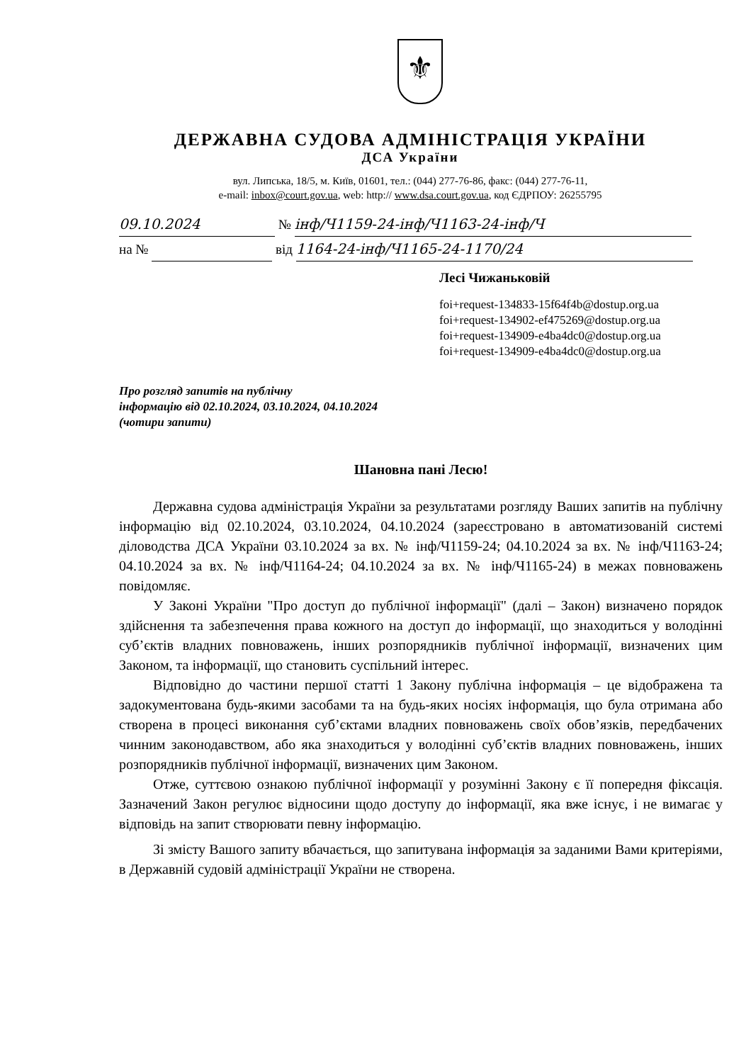⚜
ДЕРЖАВНА СУДОВА АДМІНІСТРАЦІЯ УКРАЇНИ
ДСА України
вул. Липська, 18/5, м. Київ, 01601, тел.: (044) 277-76-86, факс: (044) 277-76-11,
e-mail: inbox@court.gov.ua, web: http:// www.dsa.court.gov.ua, код ЄДРПОУ: 26255795
09.10.2024 № інф/Ч1159-24-інф/Ч1163-24-інф/Ч
на № від 1164-24-інф/Ч1165-24-1170/24
Лесі Чижаньковій
foi+request-134833-15f64f4b@dostup.org.ua
foi+request-134902-ef475269@dostup.org.ua
foi+request-134909-e4ba4dc0@dostup.org.ua
foi+request-134909-e4ba4dc0@dostup.org.ua
Про розгляд запитів на публічну
інформацію від 02.10.2024, 03.10.2024, 04.10.2024
(чотири запити)
Шановна пані Лесю!
Державна судова адміністрація України за результатами розгляду Ваших запитів на публічну інформацію від 02.10.2024, 03.10.2024, 04.10.2024 (зареєстровано в автоматизованій системі діловодства ДСА України 03.10.2024 за вх. № інф/Ч1159-24; 04.10.2024 за вх. № інф/Ч1163-24; 04.10.2024 за вх. № інф/Ч1164-24; 04.10.2024 за вх. № інф/Ч1165-24) в межах повноважень повідомляє.
У Законі України "Про доступ до публічної інформації" (далі – Закон) визначено порядок здійснення та забезпечення права кожного на доступ до інформації, що знаходиться у володінні суб’єктів владних повноважень, інших розпорядників публічної інформації, визначених цим Законом, та інформації, що становить суспільний інтерес.
Відповідно до частини першої статті 1 Закону публічна інформація – це відображена та задокументована будь-якими засобами та на будь-яких носіях інформація, що була отримана або створена в процесі виконання суб’єктами владних повноважень своїх обов’язків, передбачених чинним законодавством, або яка знаходиться у володінні суб’єктів владних повноважень, інших розпорядників публічної інформації, визначених цим Законом.
Отже, суттєвою ознакою публічної інформації у розумінні Закону є її попередня фіксація. Зазначений Закон регулює відносини щодо доступу до інформації, яка вже існує, і не вимагає у відповідь на запит створювати певну інформацію.
Зі змісту Вашого запиту вбачається, що запитувана інформація за заданими Вами критеріями, в Державній судовій адміністрації України не створена.